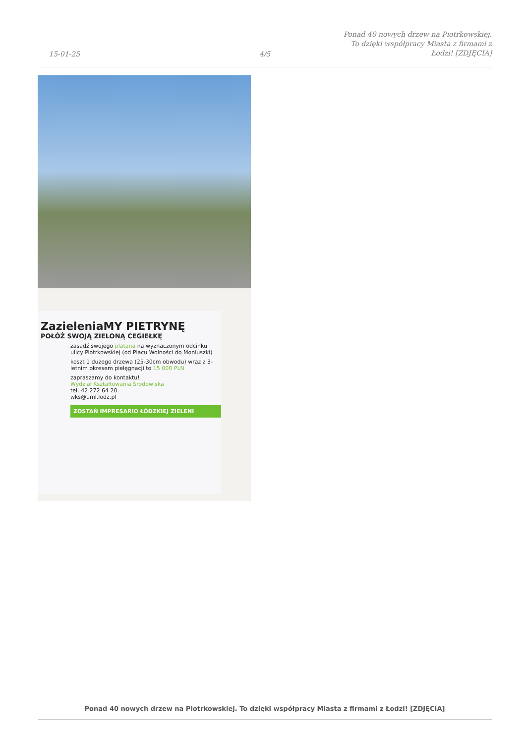15-01-25
4/5
Ponad 40 nowych drzew na Piotrkowskiej. To dzięki współpracy Miasta z firmami z Łodzi! [ZDJĘCIA]
ZazieleniaMY PIETRYNĘ
POŁÓŻ SWOJĄ ZIELONĄ CEGIEŁKĘ
zasadź swojego platana na wyznaczonym odcinku ulicy Piotrkowskiej (od Placu Wolności do Moniuszki)
koszt 1 dużego drzewa (25-30cm obwodu) wraz z 3-letnim okresem pielęgnacji to 15 000 PLN
zapraszamy do kontaktu!
Wydział Kształtowania Środowiska
tel. 42 272 64 20
wks@uml.lodz.pl
ZOSTAŃ IMPRESARIO ŁÓDZKIEJ ZIELENI
Ponad 40 nowych drzew na Piotrkowskiej. To dzięki współpracy Miasta z firmami z Łodzi! [ZDJĘCIA]